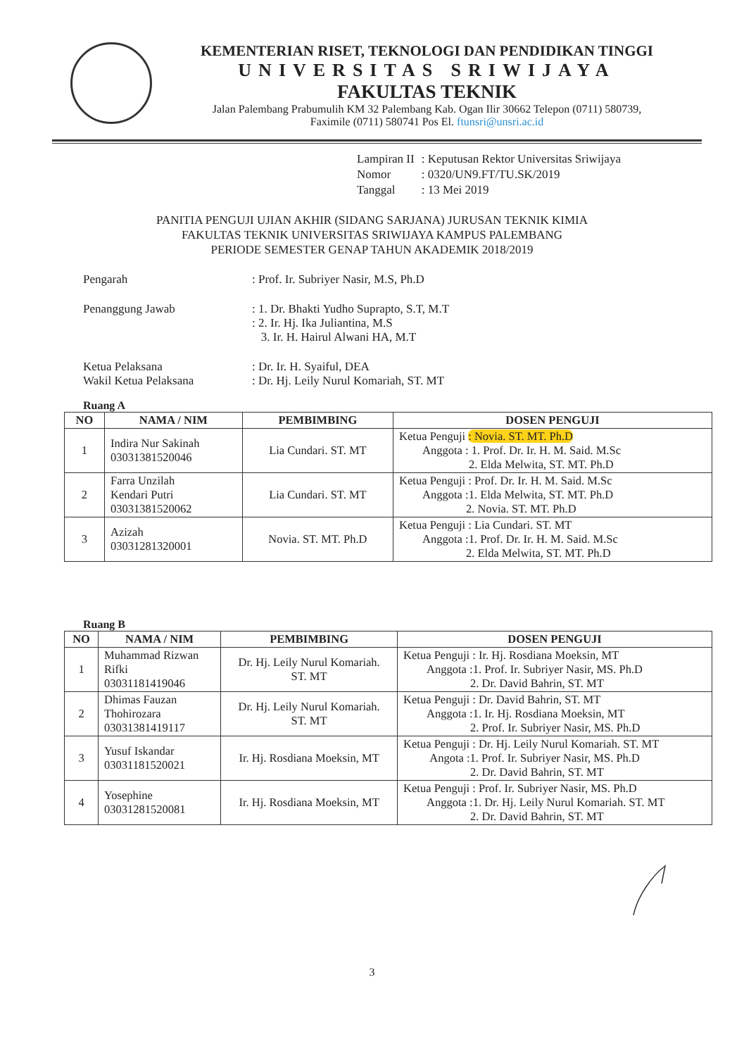KEMENTERIAN RISET, TEKNOLOGI DAN PENDIDIKAN TINGGI
UNIVERSITAS SRIWIJAYA
FAKULTAS TEKNIK
Jalan Palembang Prabumulih KM 32 Palembang Kab. Ogan Ilir 30662 Telepon (0711) 580739,
Faximile (0711) 580741 Pos El. ftunsri@unsri.ac.id
| Lampiran II | : Keputusan Rektor Universitas Sriwijaya |
| Nomor | : 0320/UN9.FT/TU.SK/2019 |
| Tanggal | : 13 Mei 2019 |
PANITIA PENGUJI UJIAN AKHIR (SIDANG SARJANA) JURUSAN TEKNIK KIMIA
FAKULTAS TEKNIK UNIVERSITAS SRIWIJAYA KAMPUS PALEMBANG
PERIODE SEMESTER GENAP TAHUN AKADEMIK 2018/2019
| Pengarah | : Prof. Ir. Subriyer Nasir, M.S, Ph.D |
| Penanggung Jawab | : 1. Dr. Bhakti Yudho Suprapto, S.T, M.T : 2. Ir. Hj. Ika Juliantina, M.S 3. Ir. H. Hairul Alwani HA, M.T |
| Ketua Pelaksana Wakil Ketua Pelaksana | : Dr. Ir. H. Syaiful, DEA : Dr. Hj. Leily Nurul Komariah, ST. MT |
Ruang A
| NO | NAMA / NIM | PEMBIMBING | DOSEN PENGUJI |
| --- | --- | --- | --- |
| 1 | Indira Nur Sakinah 03031381520046 | Lia Cundari. ST. MT | Ketua Penguji : Novia. ST. MT. Ph.D Anggota : 1. Prof. Dr. Ir. H. M. Said. M.Sc 2. Elda Melwita, ST. MT. Ph.D |
| 2 | Farra Unzilah Kendari Putri 03031381520062 | Lia Cundari. ST. MT | Ketua Penguji : Prof. Dr. Ir. H. M. Said. M.Sc Anggota :1. Elda Melwita, ST. MT. Ph.D 2. Novia. ST. MT. Ph.D |
| 3 | Azizah 03031281320001 | Novia. ST. MT. Ph.D | Ketua Penguji : Lia Cundari. ST. MT Anggota :1. Prof. Dr. Ir. H. M. Said. M.Sc 2. Elda Melwita, ST. MT. Ph.D |
Ruang B
| NO | NAMA / NIM | PEMBIMBING | DOSEN PENGUJI |
| --- | --- | --- | --- |
| 1 | Muhammad Rizwan Rifki 03031181419046 | Dr. Hj. Leily Nurul Komariah. ST. MT | Ketua Penguji : Ir. Hj. Rosdiana Moeksin, MT Anggota :1. Prof. Ir. Subriyer Nasir, MS. Ph.D 2. Dr. David Bahrin, ST. MT |
| 2 | Dhimas Fauzan Thohirozara 03031381419117 | Dr. Hj. Leily Nurul Komariah. ST. MT | Ketua Penguji : Dr. David Bahrin, ST. MT Anggota :1. Ir. Hj. Rosdiana Moeksin, MT 2. Prof. Ir. Subriyer Nasir, MS. Ph.D |
| 3 | Yusuf Iskandar 03031181520021 | Ir. Hj. Rosdiana Moeksin, MT | Ketua Penguji : Dr. Hj. Leily Nurul Komariah. ST. MT Angota :1. Prof. Ir. Subriyer Nasir, MS. Ph.D 2. Dr. David Bahrin, ST. MT |
| 4 | Yosephine 03031281520081 | Ir. Hj. Rosdiana Moeksin, MT | Ketua Penguji : Prof. Ir. Subriyer Nasir, MS. Ph.D Anggota :1. Dr. Hj. Leily Nurul Komariah. ST. MT 2. Dr. David Bahrin, ST. MT |
3